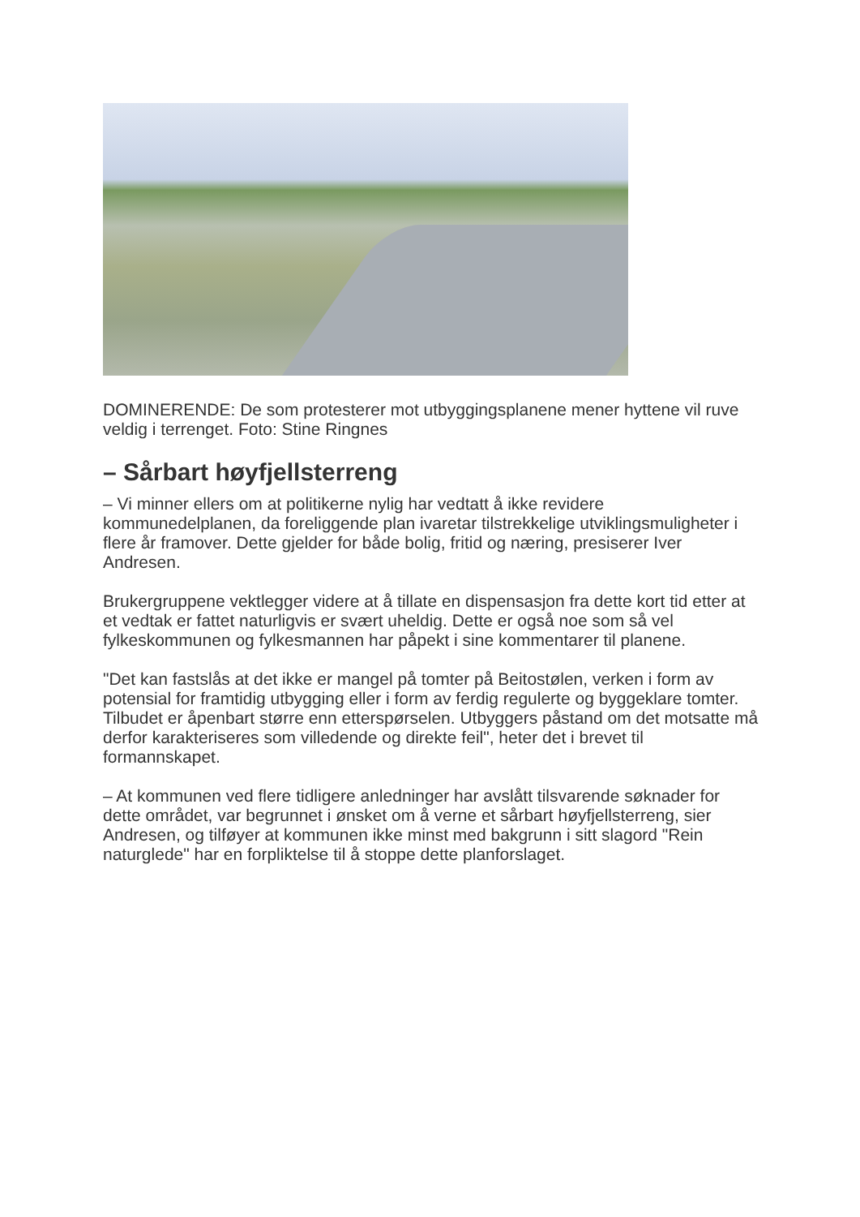DOMINERENDE: De som protesterer mot utbyggingsplanene mener hyttene vil ruve veldig i terrenget. Foto: Stine Ringnes
– Sårbart høyfjellsterreng
– Vi minner ellers om at politikerne nylig har vedtatt å ikke revidere kommunedelplanen, da foreliggende plan ivaretar tilstrekkelige utviklingsmuligheter i flere år framover. Dette gjelder for både bolig, fritid og næring, presiserer Iver Andresen.
Brukergruppene vektlegger videre at å tillate en dispensasjon fra dette kort tid etter at et vedtak er fattet naturligvis er svært uheldig. Dette er også noe som så vel fylkeskommunen og fylkesmannen har påpekt i sine kommentarer til planene.
"Det kan fastslås at det ikke er mangel på tomter på Beitostølen, verken i form av potensial for framtidig utbygging eller i form av ferdig regulerte og byggeklare tomter. Tilbudet er åpenbart større enn etterspørselen. Utbyggers påstand om det motsatte må derfor karakteriseres som villedende og direkte feil", heter det i brevet til formannskapet.
– At kommunen ved flere tidligere anledninger har avslått tilsvarende søknader for dette området, var begrunnet i ønsket om å verne et sårbart høyfjellsterreng, sier Andresen, og tilføyer at kommunen ikke minst med bakgrunn i sitt slagord "Rein naturglede" har en forpliktelse til å stoppe dette planforslaget.